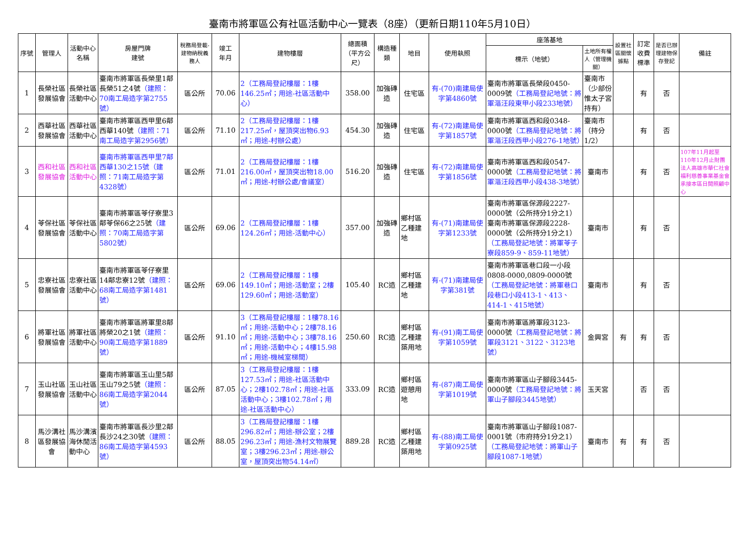臺南市將軍區公有社區活動中心一覽表（8座）（更新日期110年5月10日）
| 序號 | 管理人 | 活動中心名稱 | 房屋門牌 建號 | 稅務局登載-建物納稅義務人 | 竣工 年月 | 建物樓層 | 總面積（平方公尺） | 構造種類 | 地目 | 使用執照 | 座落基地 | | 設置社區關懷據點 | 訂定收費標準 | 是否已辦理建物保存登記 | 備註 |
| --- | --- | --- | --- | --- | --- | --- | --- | --- | --- | --- | --- | --- | --- | --- | --- | --- |
| | | | | | | | | | | | 標示（地號） | 土地所有權人（管理機關） | | | | |
| 1 | 長榮社區發展協會 | 長榮社區活動中心 | 臺南市將軍區長榮里1鄰長榮51之4號 （建照：70南工局造字第2755號） | 區公所 | 70.06 | 2（工務局登記樓層：1樓146.25㎡；用途-社區活動中心） | 358.00 | 加強磚造 | 住宅區 | 有-(70)南建局使字第4860號 | 臺南市將軍區長榮段0450-0009號 （工務局登記地號：將軍漚汪段東甲小段233地號） | 臺南市（少部份惟太子宮持有） | | 有 | 否 | |
| 2 | 西華社區發展協會 | 西華社區活動中心 | 臺南市將軍區西甲里6鄰西華140號 （建照：71南工局造字第2956號） | 區公所 | 71.10 | 2（工務局登記樓層：1樓217.25㎡，屋頂突出物6.93㎡；用途-村辦公處） | 454.30 | 加強磚造 | 住宅區 | 有-(72)南建局使字第1857號 | 臺南市將軍區西和段0348-0000號 （工務局登記地號：將軍漚汪段西甲小段276-1地號） | 臺南市（持分1/2） | | 有 | 否 | |
| 3 | 西和社區發展協會 | 西和社區活動中心 | 臺南市將軍區西甲里7鄰西華130之15號（建照：71南工局造字第4328號） | 區公所 | 71.01 | 2（工務局登記樓層：1樓216.00㎡，屋頂突出物18.00㎡；用途-村辦公處/會議室） | 516.20 | 加強磚造 | 住宅區 | 有-(72)南建局使字第1856號 | 臺南市將軍區西和段0547-0000號 （工務局登記地號：將軍漚汪段西甲小段438-3地號） | 臺南市 | | 有 | 否 | 107年11月起至110年12月止財團法人高雄市華仁社會福利慈善事業基金會承接本區日間照顧中心 |
| 4 | 苓保社區發展協會 | 苓保社區活動中心 | 臺南市將軍區苓仔寮里3鄰苓保66之25號 （建照：70南工局造字第5802號） | 區公所 | 69.06 | 2（工務局登記樓層：1樓124.26㎡；用途-活動中心） | 357.00 | 加強磚造 | 鄉村區乙種建地 | 有-(71)南建局使字第1233號 | 臺南市將軍區保源段2227-0000號（公所持分1分之1）臺南市將軍區保源段2228-0000號（公所持分1分之1） （工務局登記地號：將軍苓子寮段859-9、859-11地號） | 臺南市 | | 有 | 否 | |
| 5 | 忠寮社區發展協會 | 忠寮社區活動中心 | 臺南市將軍區苓仔寮里14鄰忠寮12號 （建照：68南工局造字第1481號） | 區公所 | 69.06 | 2（工務局登記樓層：1樓149.10㎡；用途-活動室；2樓129.60㎡；用途-活動室） | 105.40 | RC造 | 鄉村區乙種建地 | 有-(71)南建局使字第381號 | 臺南市將軍區巷口段一小段0808-0000,0809-0000號 （工務局登記地號：將軍巷口段巷口小段413-1、413、414-1、415地號） | 臺南市 | | 有 | 否 | |
| 6 | 將軍社區發展協會 | 將軍社區活動中心 | 臺南市將軍區將軍里8鄰將榮20之1號 （建照：90南工局造字第1889號） | 區公所 | 91.10 | 3（工務局登記樓層：1樓78.16㎡；用途-活動中心；2樓78.16㎡；用途-活動中心；3樓78.16㎡；用途-活動中心；4樓15.98㎡；用途-機械室梯間） | 250.60 | RC造 | 鄉村區乙種建築用地 | 有-(91)南工局使字第1059號 | 臺南市將軍區將軍段3123-0000號 （工務局登記地號：將軍段3121、3122、3123地號） | 金興宮 | 有 | 有 | 否 | |
| 7 | 玉山社區發展協會 | 玉山社區活動中心 | 臺南市將軍區玉山里5鄰玉山79之5號 （建照：86南工局造字第2044號） | 區公所 | 87.05 | 3（工務局登記樓層：1樓127.53㎡；用途-社區活動中心；2樓102.78㎡；用途-社區活動中心；3樓102.78㎡；用途-社區活動中心） | 333.09 | RC造 | 鄉村區遊憩用地 | 有-(87)南工局使字第1019號 | 臺南市將軍區山子腳段3445-0000號 （工務局登記地號：將軍山子腳段3445地號） | 玉天宮 | | 否 | 否 | |
| 8 | 馬沙溝社區發展協會 | 馬沙溝濱海休閒活動中心 | 臺南市將軍區長沙里2鄰長沙24之30號 （建照：86南工局造字第4593號） | 區公所 | 88.05 | 3（工務局登記樓層：1樓296.82㎡；用途-辦公室；2樓296.23㎡；用途-漁村文物展覽室；3樓296.23㎡；用途-辦公室，屋頂突出物54.14㎡） | 889.28 | RC造 | 鄉村區乙種建築用地 | 有-(88)南工局使字第0925號 | 臺南市將軍區山子腳段1087-0001號（市府持分1分之1） （工務局登記地號：將軍山子腳段1087-1地號） | 臺南市 | 有 | 有 | 否 | |